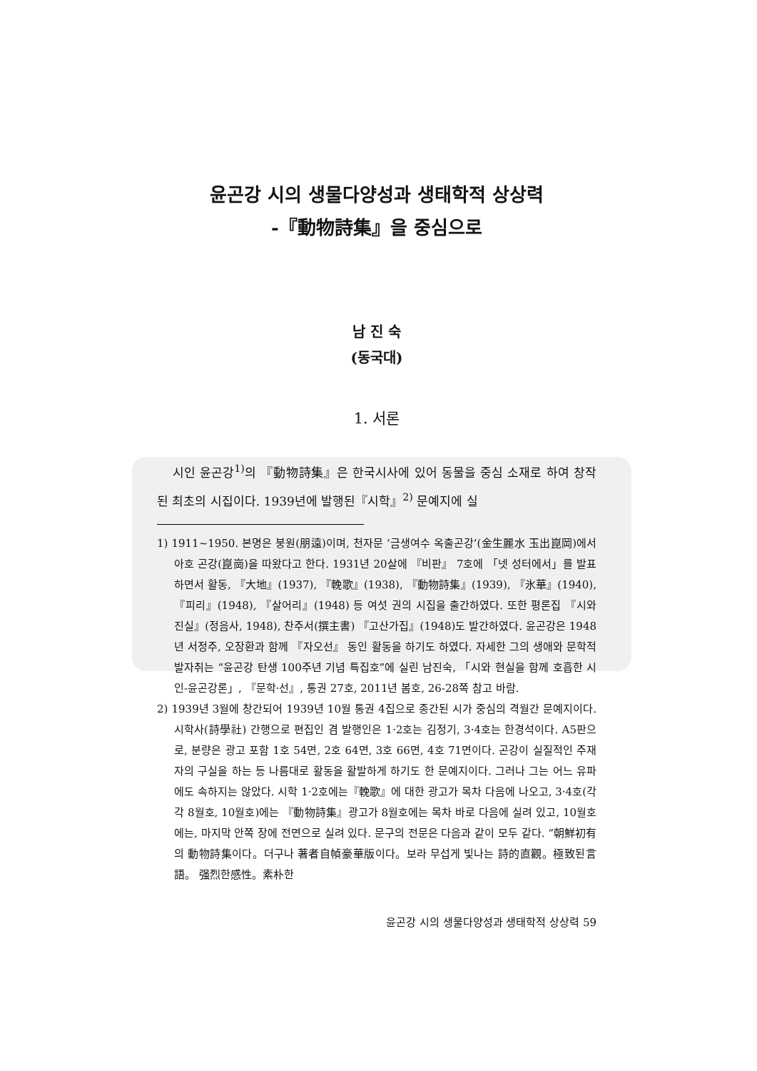윤곤강 시의 생물다양성과 생태학적 상상력
-『動物詩集』을 중심으로
남 진 숙
(동국대)
1. 서론
시인 윤곤강<sup>1)</sup>의 『動物詩集』은 한국시사에 있어 동물을 중심 소재로 하여 창작된 최초의 시집이다. 1939년에 발행된『시학』<sup>2)</sup> 문예지에 실
1) 1911~1950. 본명은 붕원(朋遠)이며, 천자문 ‘금생여수 옥출곤강’(金生麗水 玉出崑岡)에서 아호 곤강(崑崗)을 따왔다고 한다. 1931년 20살에 『비판』 7호에 「넷 성터에서」를 발표하면서 활동, 『大地』(1937), 『輓歌』(1938), 『動物詩集』(1939), 『氷華』(1940), 『피리』(1948), 『살어리』(1948) 등 여섯 권의 시집을 출간하였다. 또한 평론집 『시와 진실』(정음사, 1948), 찬주서(撰主書) 『고산가집』(1948)도 발간하였다. 윤곤강은 1948년 서정주, 오장환과 함께 『자오선』 동인 활동을 하기도 하였다. 자세한 그의 생애와 문학적 발자취는 “윤곤강 탄생 100주년 기념 특집호”에 실린 남진숙, 「시와 현실을 함께 호흡한 시인-윤곤강론」, 『문학·선』, 통권 27호, 2011년 봄호, 26-28쪽 참고 바람.
2) 1939년 3월에 창간되어 1939년 10월 통권 4집으로 종간된 시가 중심의 격월간 문예지이다. 시학사(詩學社) 간행으로 편집인 겸 발행인은 1·2호는 김정기, 3·4호는 한경석이다. A5판으로, 분량은 광고 포함 1호 54면, 2호 64면, 3호 66면, 4호 71면이다. 곤강이 실질적인 주재자의 구실을 하는 등 나름대로 활동을 활발하게 하기도 한 문예지이다. 그러나 그는 어느 유파에도 속하지는 않았다. 시학 1·2호에는『輓歌』에 대한 광고가 목차 다음에 나오고, 3·4호(각각 8월호, 10월호)에는 『動物詩集』광고가 8월호에는 목차 바로 다음에 실려 있고, 10월호에는, 마지막 안쪽 장에 전면으로 실려 있다. 문구의 전문은 다음과 같이 모두 같다. “朝鮮初有의 動物詩集이다。더구나 著者自幀豪華版이다。보라 무섭게 빛나는 詩的直觀。極致된言語。 强烈한感性。素朴한
윤곤강 시의 생물다양성과 생태학적 상상력 59